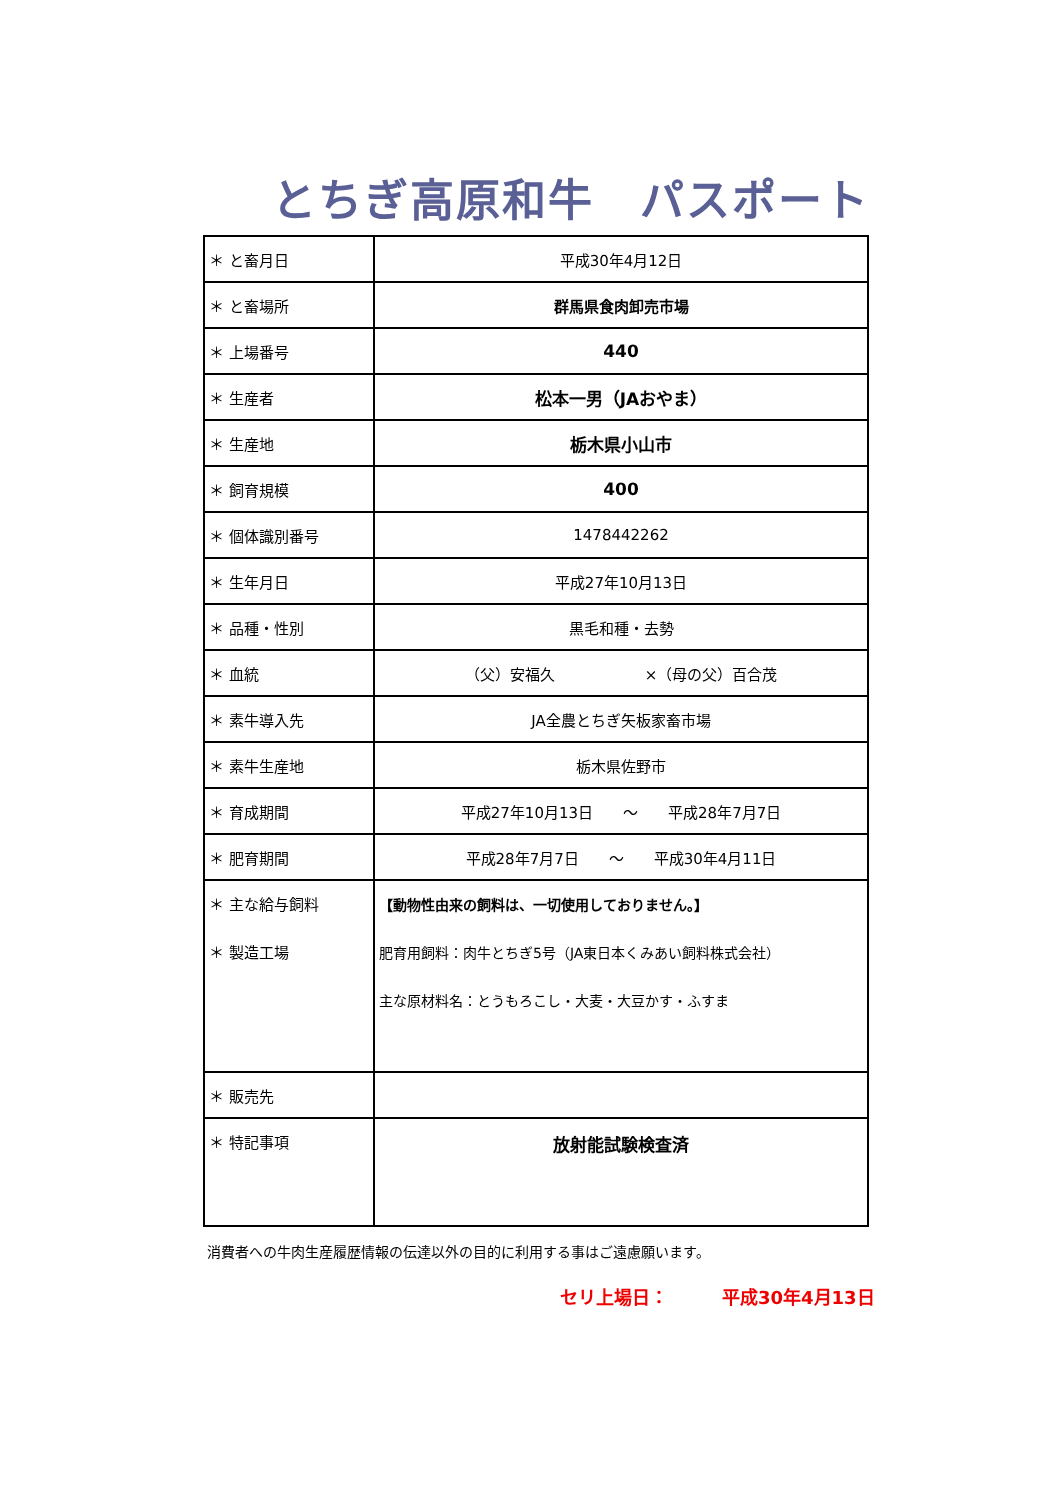とちぎ高原和牛　パスポート
| ＊ と畜月日 | 平成30年4月12日 |
| ＊ と畜場所 | 群馬県食肉卸売市場 |
| ＊ 上場番号 | 440 |
| ＊ 生産者 | 松本一男（JAおやま） |
| ＊ 生産地 | 栃木県小山市 |
| ＊ 飼育規模 | 400 |
| ＊ 個体識別番号 | 1478442262 |
| ＊ 生年月日 | 平成27年10月13日 |
| ＊ 品種・性別 | 黒毛和種・去勢 |
| ＊ 血統 | （父）安福久 ×（母の父）百合茂 |
| ＊ 素牛導入先 | JA全農とちぎ矢板家畜市場 |
| ＊ 素牛生産地 | 栃木県佐野市 |
| ＊ 育成期間 | 平成27年10月13日 ～ 平成28年7月7日 |
| ＊ 肥育期間 | 平成28年7月7日 ～ 平成30年4月11日 |
| ＊ 主な給与飼料 ＊ 製造工場 | 【動物性由来の飼料は、一切使用しておりません。】 肥育用飼料：肉牛とちぎ5号（JA東日本くみあい飼料株式会社） 主な原材料名：とうもろこし・大麦・大豆かす・ふすま |
| ＊ 販売先 | |
| ＊ 特記事項 | 放射能試験検査済 |
消費者への牛肉生産履歴情報の伝達以外の目的に利用する事はご遠慮願います。
セリ上場日：　　　平成30年4月13日